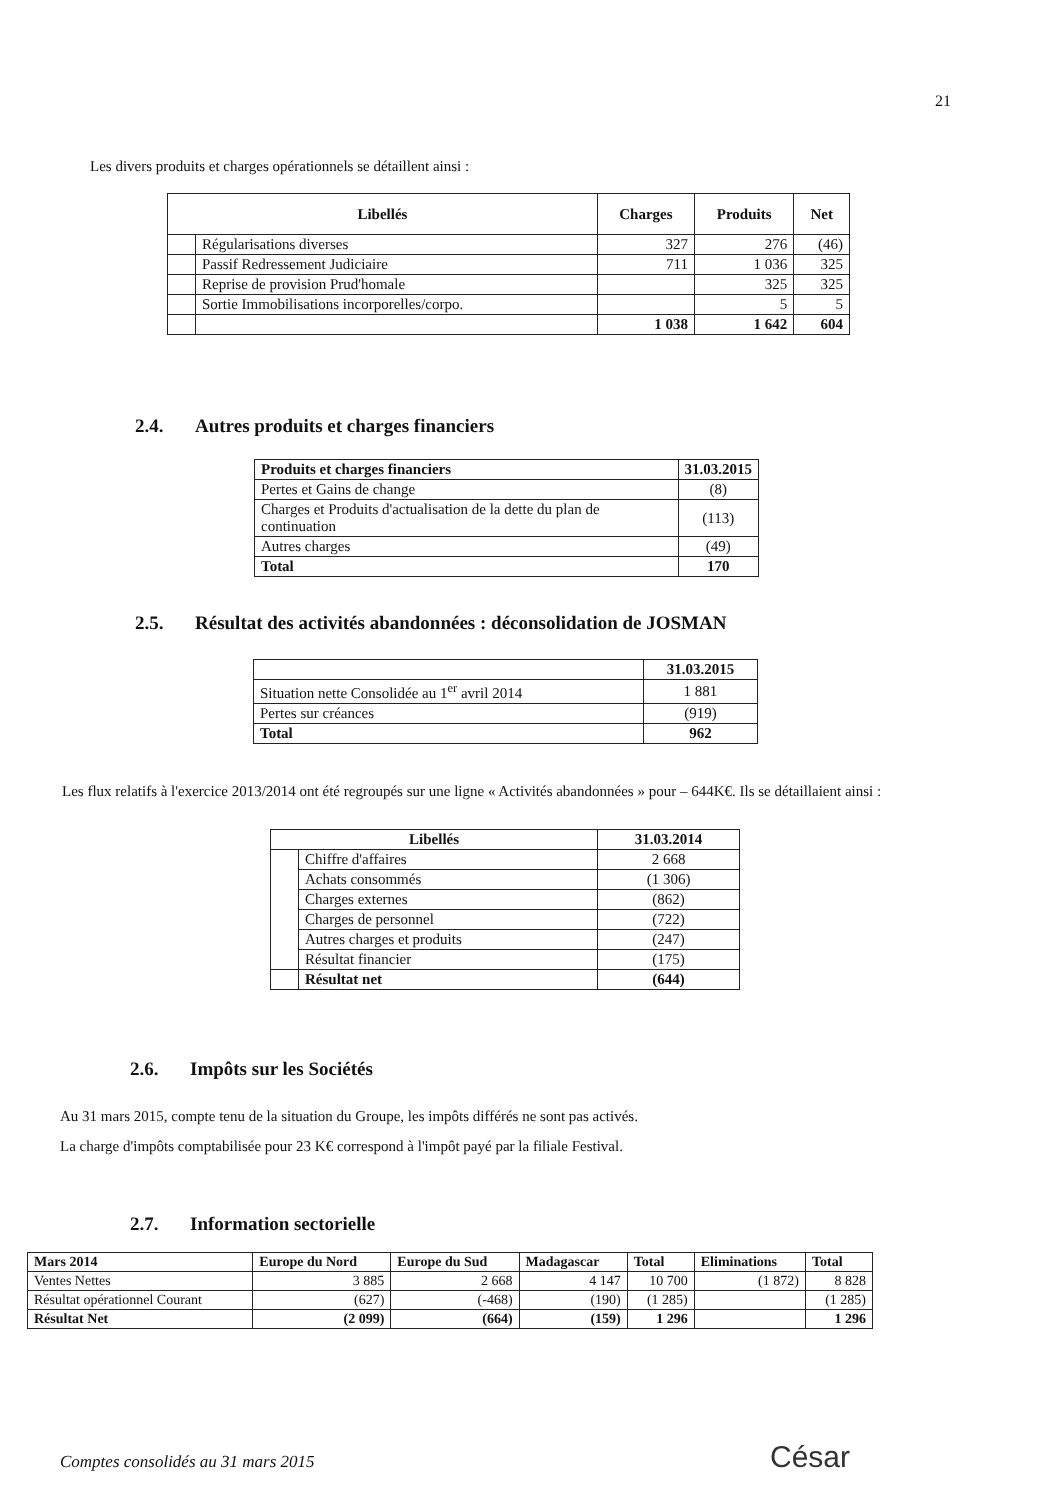21
Les divers produits et charges opérationnels se détaillent ainsi :
| Libellés | | Charges | Produits | Net |
| --- | --- | --- | --- | --- |
| | Régularisations diverses | 327 | 276 | (46) |
| | Passif Redressement Judiciaire | 711 | 1 036 | 325 |
| | Reprise de provision Prud'homale | | 325 | 325 |
| | Sortie Immobilisations incorporelles/corpo. | | 5 | 5 |
| | | 1 038 | 1 642 | 604 |
2.4. Autres produits et charges financiers
| Produits et charges financiers | 31.03.2015 |
| --- | --- |
| Pertes et Gains de change | (8) |
| Charges et Produits d'actualisation de la dette du plan de continuation | (113) |
| Autres charges | (49) |
| Total | 170 |
2.5. Résultat des activités abandonnées : déconsolidation de JOSMAN
| | 31.03.2015 |
| Situation nette Consolidée au 1<sup>er</sup> avril 2014 | 1 881 |
| Pertes sur créances | (919) |
| Total | 962 |
Les flux relatifs à l'exercice 2013/2014 ont été regroupés sur une ligne « Activités abandonnées » pour – 644K€. Ils se détaillaient ainsi :
| Libellés | | 31.03.2014 |
| --- | --- | --- |
| | Chiffre d'affaires | 2 668 |
| | Achats consommés | (1 306) |
| | Charges externes | (862) |
| | Charges de personnel | (722) |
| | Autres charges et produits | (247) |
| | Résultat financier | (175) |
| | Résultat net | (644) |
2.6. Impôts sur les Sociétés
Au 31 mars 2015, compte tenu de la situation du Groupe, les impôts différés ne sont pas activés.
La charge d'impôts comptabilisée pour 23 K€ correspond à l'impôt payé par la filiale Festival.
2.7. Information sectorielle
| Mars 2014 | Europe du Nord | Europe du Sud | Madagascar | Total | Eliminations | Total |
| --- | --- | --- | --- | --- | --- | --- |
| Ventes Nettes | 3 885 | 2 668 | 4 147 | 10 700 | (1 872) | 8 828 |
| Résultat opérationnel Courant | (627) | (-468) | (190) | (1 285) | | (1 285) |
| Résultat Net | (2 099) | (664) | (159) | 1 296 | | 1 296 |
Comptes consolidés au 31 mars 2015
César